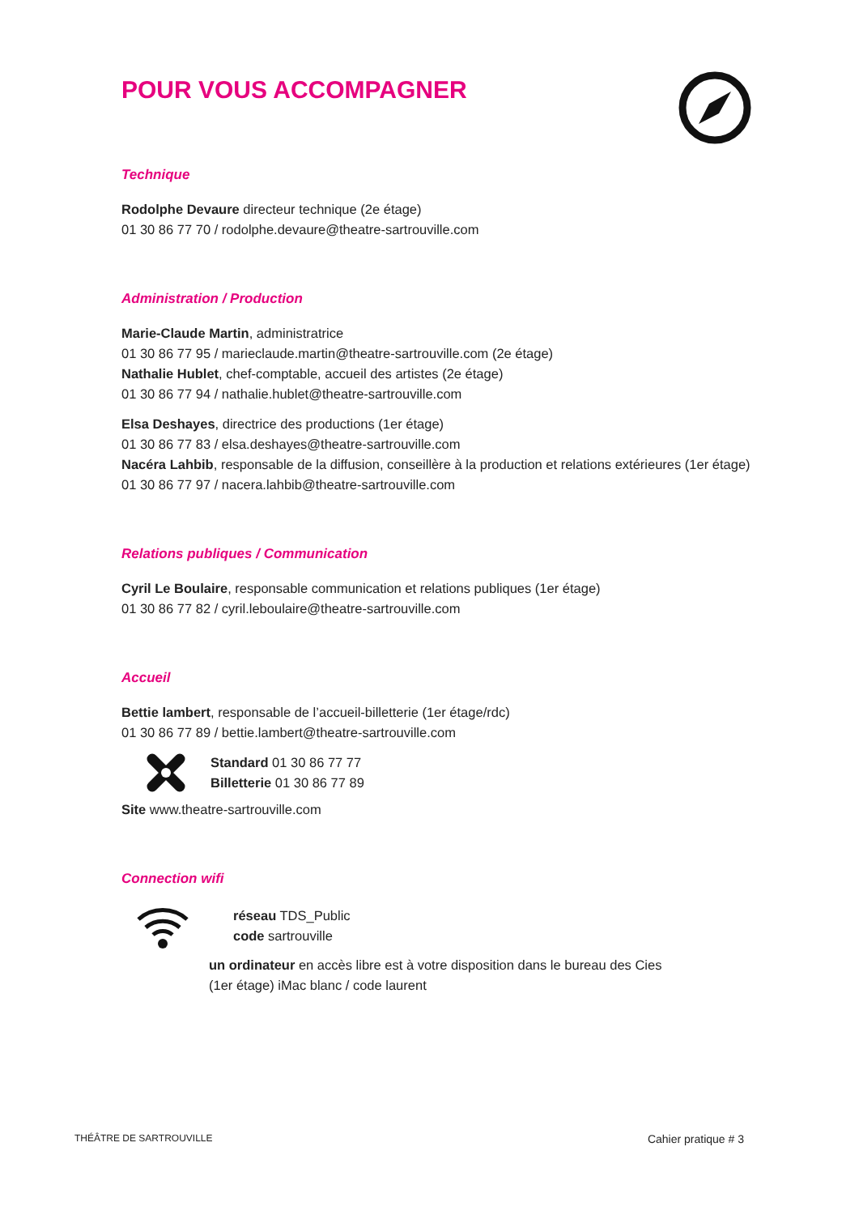POUR VOUS ACCOMPAGNER
Technique
Rodolphe Devaure directeur technique (2e étage)
01 30 86 77 70 / rodolphe.devaure@theatre-sartrouville.com
Administration / Production
Marie-Claude Martin, administratrice
01 30 86 77 95 / marieclaude.martin@theatre-sartrouville.com (2e étage)
Nathalie Hublet, chef-comptable, accueil des artistes (2e étage)
01 30 86 77 94 / nathalie.hublet@theatre-sartrouville.com
Elsa Deshayes, directrice des productions (1er étage)
01 30 86 77 83 / elsa.deshayes@theatre-sartrouville.com
Nacéra Lahbib, responsable de la diffusion, conseillère à la production et relations extérieures (1er étage)
01 30 86 77 97 / nacera.lahbib@theatre-sartrouville.com
Relations publiques / Communication
Cyril Le Boulaire, responsable communication et relations publiques (1er étage)
01 30 86 77 82 / cyril.leboulaire@theatre-sartrouville.com
Accueil
Bettie lambert, responsable de l’accueil-billetterie (1er étage/rdc)
01 30 86 77 89 / bettie.lambert@theatre-sartrouville.com
Standard 01 30 86 77 77
Billetterie 01 30 86 77 89
Site www.theatre-sartrouville.com
Connection wifi
réseau TDS_Public
code sartrouville
un ordinateur en accès libre est à votre disposition dans le bureau des Cies
(1er étage) iMac blanc / code laurent
THÉÂTRE DE SARTROUVILLE Cahier pratique # 3